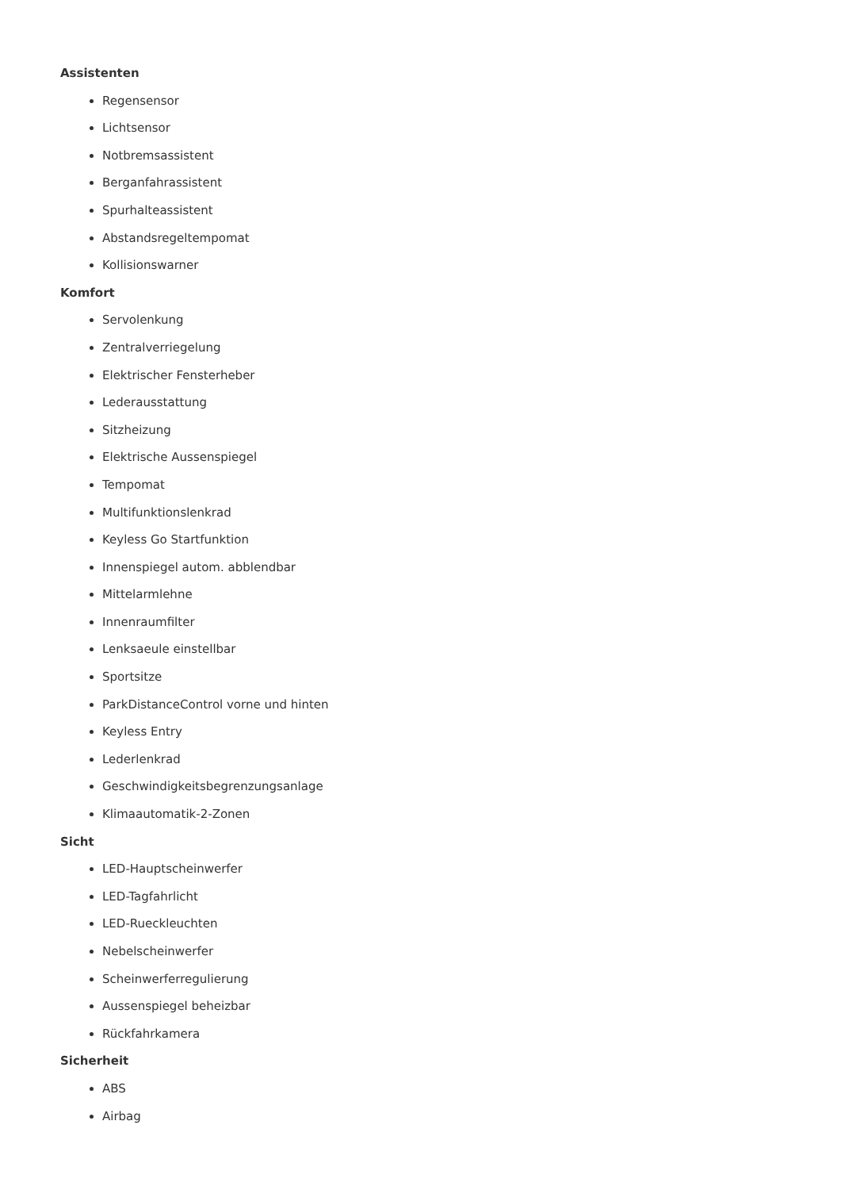Assistenten
Regensensor
Lichtsensor
Notbremsassistent
Berganfahrassistent
Spurhalteassistent
Abstandsregeltempomat
Kollisionswarner
Komfort
Servolenkung
Zentralverriegelung
Elektrischer Fensterheber
Lederausstattung
Sitzheizung
Elektrische Aussenspiegel
Tempomat
Multifunktionslenkrad
Keyless Go Startfunktion
Innenspiegel autom. abblendbar
Mittelarmlehne
Innenraumfilter
Lenksaeule einstellbar
Sportsitze
ParkDistanceControl vorne und hinten
Keyless Entry
Lederlenkrad
Geschwindigkeitsbegrenzungsanlage
Klimaautomatik-2-Zonen
Sicht
LED-Hauptscheinwerfer
LED-Tagfahrlicht
LED-Rueckleuchten
Nebelscheinwerfer
Scheinwerferregulierung
Aussenspiegel beheizbar
Rückfahrkamera
Sicherheit
ABS
Airbag